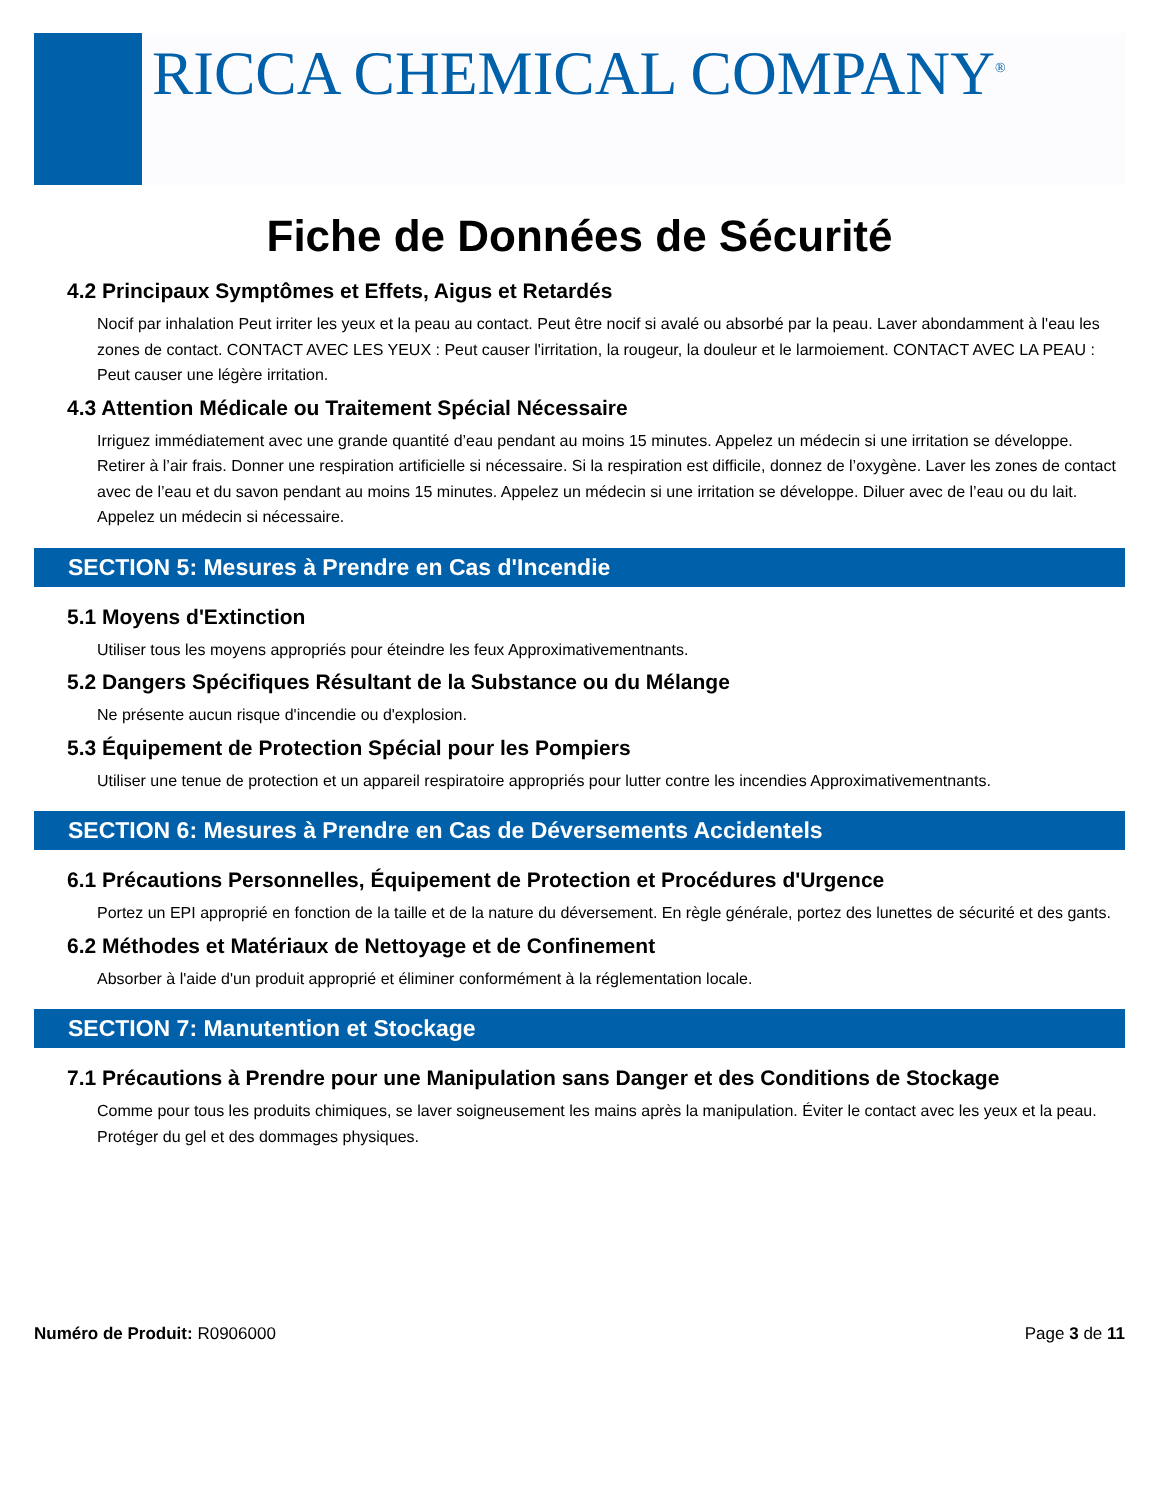RICCA CHEMICAL COMPANY<sup>®</sup>
Fiche de Données de Sécurité
4.2 Principaux Symptômes et Effets, Aigus et Retardés
Nocif par inhalation Peut irriter les yeux et la peau au contact. Peut être nocif si avalé ou absorbé par la peau. Laver abondamment à l'eau les zones de contact. CONTACT AVEC LES YEUX : Peut causer l'irritation, la rougeur, la douleur et le larmoiement. CONTACT AVEC LA PEAU : Peut causer une légère irritation.
4.3 Attention Médicale ou Traitement Spécial Nécessaire
Irriguez immédiatement avec une grande quantité d’eau pendant au moins 15 minutes. Appelez un médecin si une irritation se développe. Retirer à l’air frais. Donner une respiration artificielle si nécessaire. Si la respiration est difficile, donnez de l’oxygène. Laver les zones de contact avec de l’eau et du savon pendant au moins 15 minutes. Appelez un médecin si une irritation se développe. Diluer avec de l’eau ou du lait. Appelez un médecin si nécessaire.
SECTION 5: Mesures à Prendre en Cas d'Incendie
5.1 Moyens d'Extinction
Utiliser tous les moyens appropriés pour éteindre les feux Approximativementnants.
5.2 Dangers Spécifiques Résultant de la Substance ou du Mélange
Ne présente aucun risque d'incendie ou d'explosion.
5.3 Équipement de Protection Spécial pour les Pompiers
Utiliser une tenue de protection et un appareil respiratoire appropriés pour lutter contre les incendies Approximativementnants.
SECTION 6: Mesures à Prendre en Cas de Déversements Accidentels
6.1 Précautions Personnelles, Équipement de Protection et Procédures d'Urgence
Portez un EPI approprié en fonction de la taille et de la nature du déversement. En règle générale, portez des lunettes de sécurité et des gants.
6.2 Méthodes et Matériaux de Nettoyage et de Confinement
Absorber à l'aide d'un produit approprié et éliminer conformément à la réglementation locale.
SECTION 7: Manutention et Stockage
7.1 Précautions à Prendre pour une Manipulation sans Danger et des Conditions de Stockage
Comme pour tous les produits chimiques, se laver soigneusement les mains après la manipulation. Éviter le contact avec les yeux et la peau. Protéger du gel et des dommages physiques.
Numéro de Produit: R0906000 Page 3 de 11